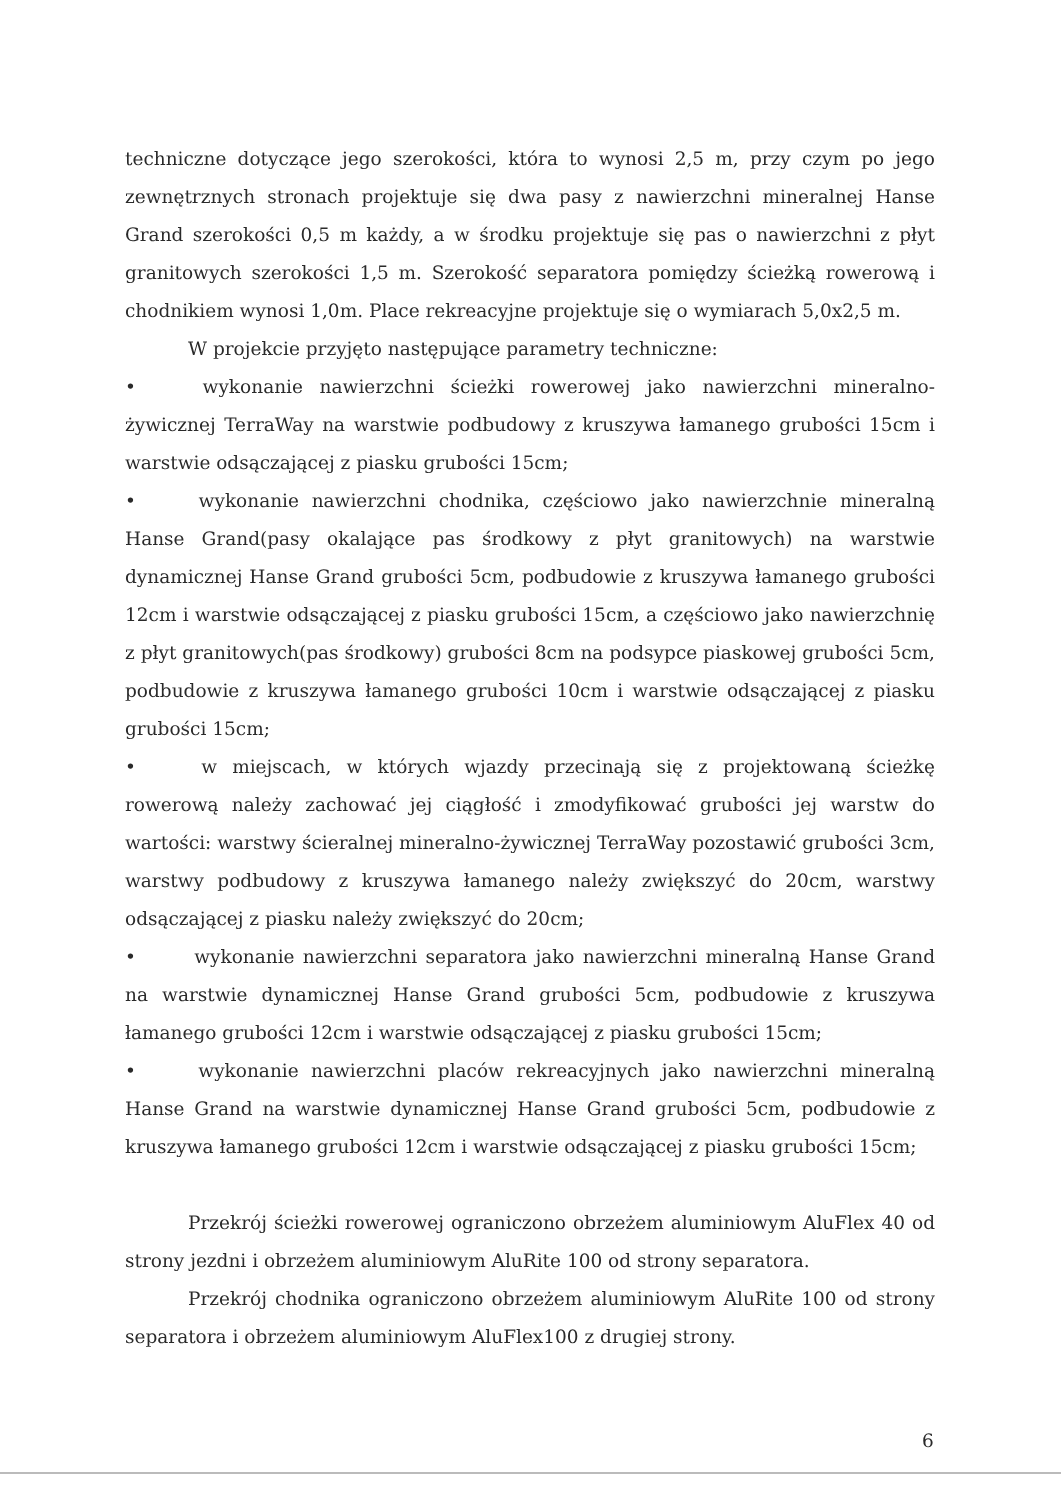techniczne dotyczące jego szerokości, która to wynosi 2,5 m, przy czym po jego zewnętrznych stronach projektuje się dwa pasy z nawierzchni mineralnej Hanse Grand szerokości 0,5 m każdy, a w środku projektuje się pas o nawierzchni z płyt granitowych szerokości 1,5 m. Szerokość separatora pomiędzy ścieżką rowerową i chodnikiem wynosi 1,0m. Place rekreacyjne projektuje się o wymiarach 5,0x2,5 m.
W projekcie przyjęto następujące parametry techniczne:
• wykonanie nawierzchni ścieżki rowerowej jako nawierzchni mineralno-żywicznej TerraWay na warstwie podbudowy z kruszywa łamanego grubości 15cm i warstwie odsączającej z piasku grubości 15cm;
• wykonanie nawierzchni chodnika, częściowo jako nawierzchnie mineralną Hanse Grand(pasy okalające pas środkowy z płyt granitowych) na warstwie dynamicznej Hanse Grand grubości 5cm, podbudowie z kruszywa łamanego grubości 12cm i warstwie odsączającej z piasku grubości 15cm, a częściowo jako nawierzchnię z płyt granitowych(pas środkowy) grubości 8cm na podsypce piaskowej grubości 5cm, podbudowie z kruszywa łamanego grubości 10cm i warstwie odsączającej z piasku grubości 15cm;
• w miejscach, w których wjazdy przecinają się z projektowaną ścieżkę rowerową należy zachować jej ciągłość i zmodyfikować grubości jej warstw do wartości: warstwy ścieralnej mineralno-żywicznej TerraWay pozostawić grubości 3cm, warstwy podbudowy z kruszywa łamanego należy zwiększyć do 20cm, warstwy odsączającej z piasku należy zwiększyć do 20cm;
• wykonanie nawierzchni separatora jako nawierzchni mineralną Hanse Grand na warstwie dynamicznej Hanse Grand grubości 5cm, podbudowie z kruszywa łamanego grubości 12cm i warstwie odsączającej z piasku grubości 15cm;
• wykonanie nawierzchni placów rekreacyjnych jako nawierzchni mineralną Hanse Grand na warstwie dynamicznej Hanse Grand grubości 5cm, podbudowie z kruszywa łamanego grubości 12cm i warstwie odsączającej z piasku grubości 15cm;
Przekrój ścieżki rowerowej ograniczono obrzeżem aluminiowym AluFlex 40 od strony jezdni i obrzeżem aluminiowym AluRite 100 od strony separatora.
Przekrój chodnika ograniczono obrzeżem aluminiowym AluRite 100 od strony separatora i obrzeżem aluminiowym AluFlex100 z drugiej strony.
6